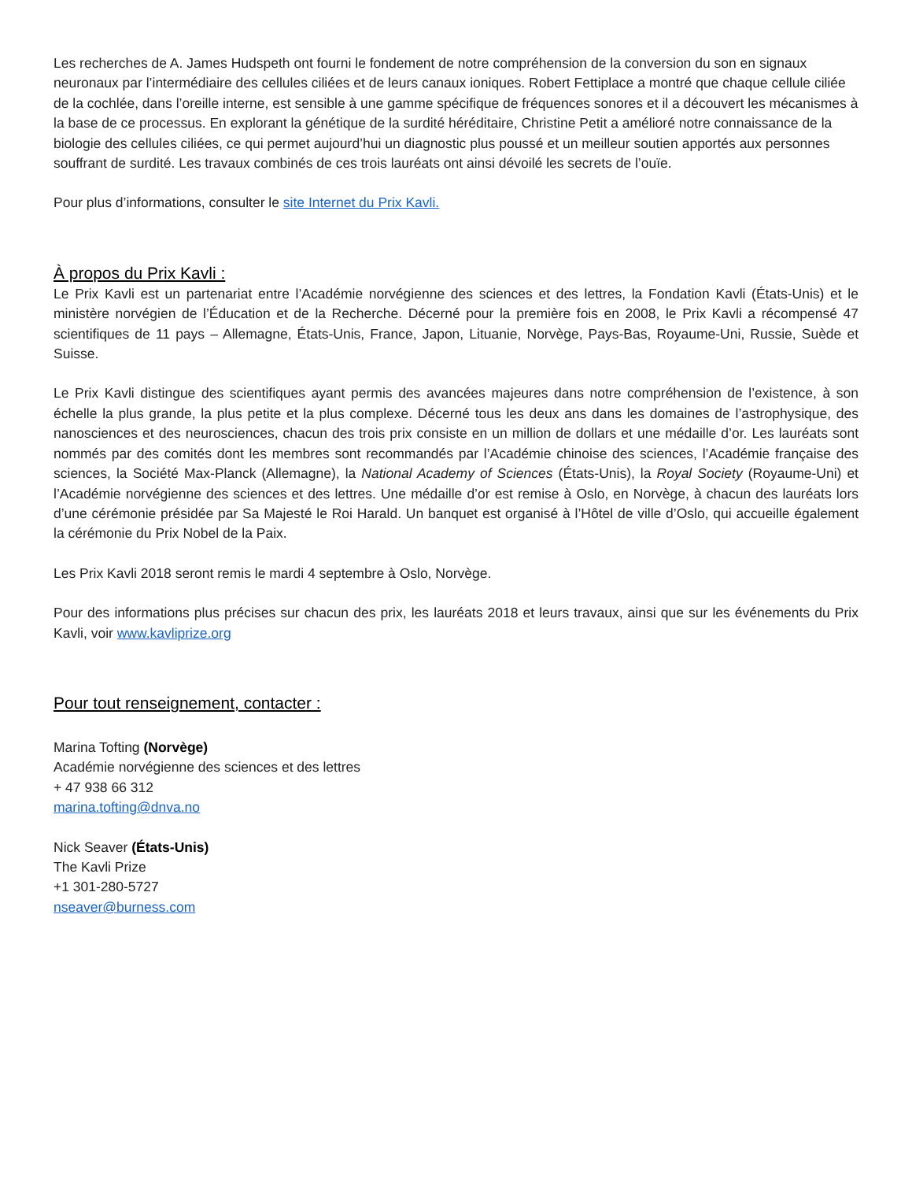Les recherches de A. James Hudspeth ont fourni le fondement de notre compréhension de la conversion du son en signaux neuronaux par l’intermédiaire des cellules ciliées et de leurs canaux ioniques. Robert Fettiplace a montré que chaque cellule ciliée de la cochlée, dans l’oreille interne, est sensible à une gamme spécifique de fréquences sonores et il a découvert les mécanismes à la base de ce processus. En explorant la génétique de la surdité héréditaire, Christine Petit a amélioré notre connaissance de la biologie des cellules ciliées, ce qui permet aujourd’hui un diagnostic plus poussé et un meilleur soutien apportés aux personnes souffrant de surdité. Les travaux combinés de ces trois lauréats ont ainsi dévoilé les secrets de l’ouïe.
Pour plus d’informations, consulter le site Internet du Prix Kavli.
À propos du Prix Kavli :
Le Prix Kavli est un partenariat entre l’Académie norvégienne des sciences et des lettres, la Fondation Kavli (États-Unis) et le ministère norvégien de l’Éducation et de la Recherche. Décerné pour la première fois en 2008, le Prix Kavli a récompensé 47 scientifiques de 11 pays – Allemagne, États-Unis, France, Japon, Lituanie, Norvège, Pays-Bas, Royaume-Uni, Russie, Suède et Suisse.
Le Prix Kavli distingue des scientifiques ayant permis des avancées majeures dans notre compréhension de l’existence, à son échelle la plus grande, la plus petite et la plus complexe. Décerné tous les deux ans dans les domaines de l’astrophysique, des nanosciences et des neurosciences, chacun des trois prix consiste en un million de dollars et une médaille d’or. Les lauréats sont nommés par des comités dont les membres sont recommandés par l’Académie chinoise des sciences, l’Académie française des sciences, la Société Max-Planck (Allemagne), la National Academy of Sciences (États-Unis), la Royal Society (Royaume-Uni) et l’Académie norvégienne des sciences et des lettres. Une médaille d’or est remise à Oslo, en Norvège, à chacun des lauréats lors d’une cérémonie présidée par Sa Majesté le Roi Harald. Un banquet est organisé à l’Hôtel de ville d’Oslo, qui accueille également la cérémonie du Prix Nobel de la Paix.
Les Prix Kavli 2018 seront remis le mardi 4 septembre à Oslo, Norvège.
Pour des informations plus précises sur chacun des prix, les lauréats 2018 et leurs travaux, ainsi que sur les événements du Prix Kavli, voir www.kavliprize.org
Pour tout renseignement, contacter :
Marina Tofting (Norvège)
Académie norvégienne des sciences et des lettres
+ 47 938 66 312
marina.tofting@dnva.no
Nick Seaver (États-Unis)
The Kavli Prize
+1 301-280-5727
nseaver@burness.com